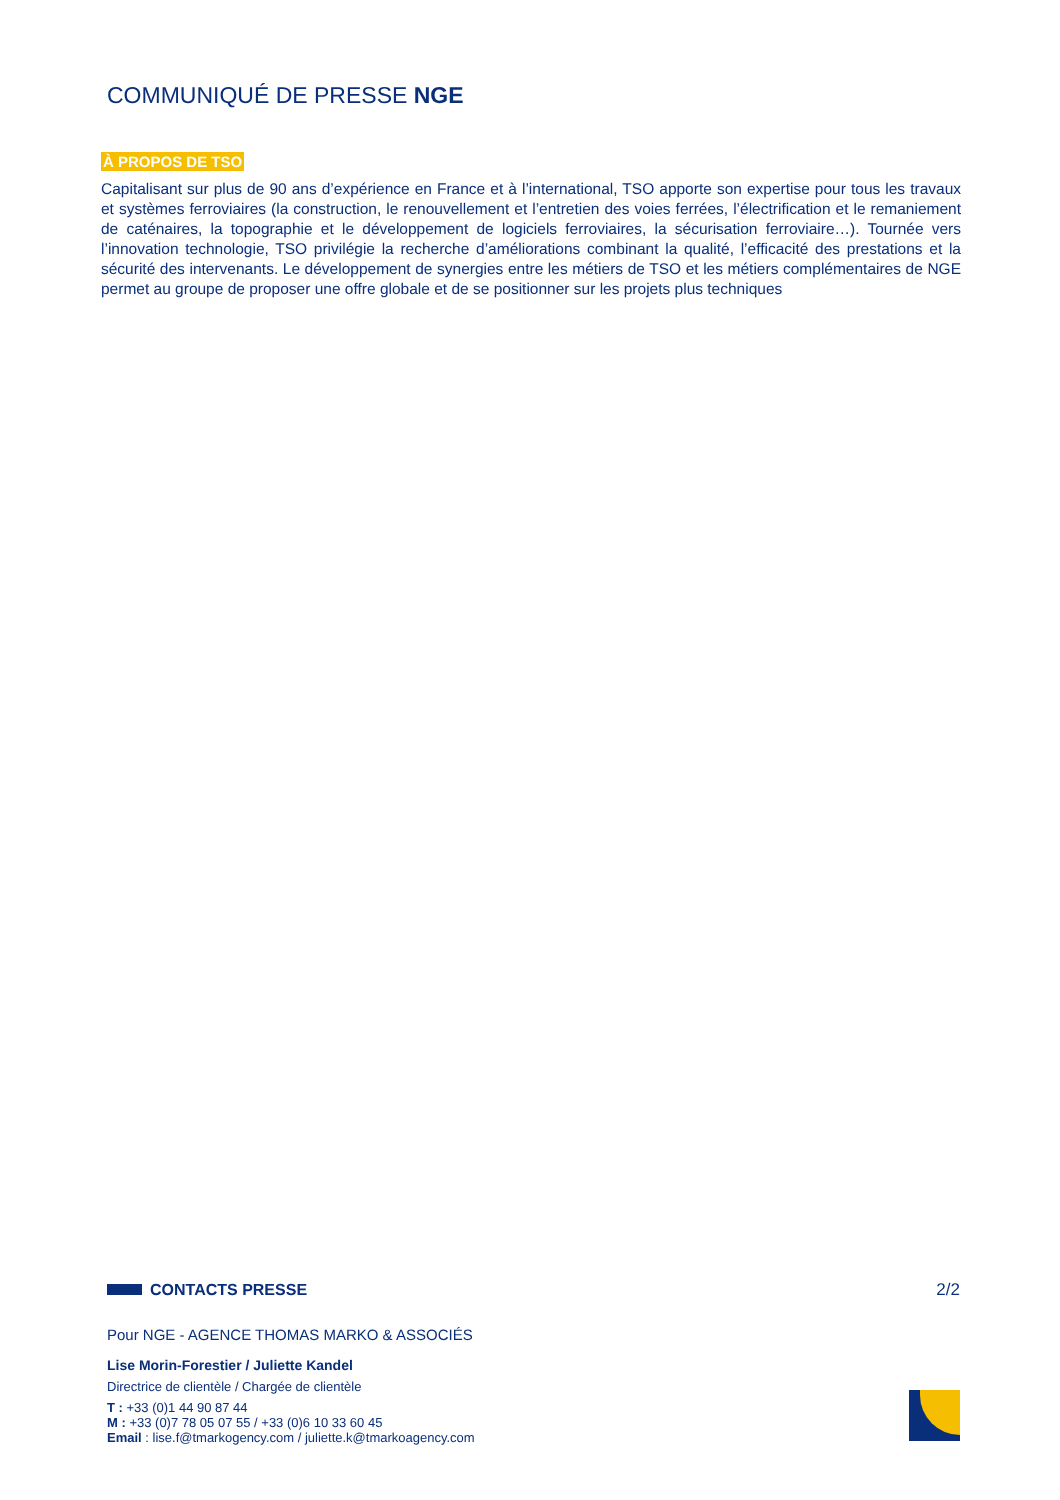COMMUNIQUÉ DE PRESSE NGE
À PROPOS DE TSO
Capitalisant sur plus de 90 ans d’expérience en France et à l’international, TSO apporte son expertise pour tous les travaux et systèmes ferroviaires (la construction, le renouvellement et l’entretien des voies ferrées, l’électrification et le remaniement de caténaires, la topographie et le développement de logiciels ferroviaires, la sécurisation ferroviaire…). Tournée vers l’innovation technologie, TSO privilégie la recherche d’améliorations combinant la qualité, l’efficacité des prestations et la sécurité des intervenants. Le développement de synergies entre les métiers de TSO et les métiers complémentaires de NGE permet au groupe de proposer une offre globale et de se positionner sur les projets plus techniques
CONTACTS PRESSE 2/2
Pour NGE - AGENCE THOMAS MARKO & ASSOCIÉS
Lise Morin-Forestier / Juliette Kandel
Directrice de clientèle / Chargée de clientèle
T : +33 (0)1 44 90 87 44
M : +33 (0)7 78 05 07 55 / +33 (0)6 10 33 60 45
Email : lise.f@tmarkogency.com / juliette.k@tmarkoagency.com